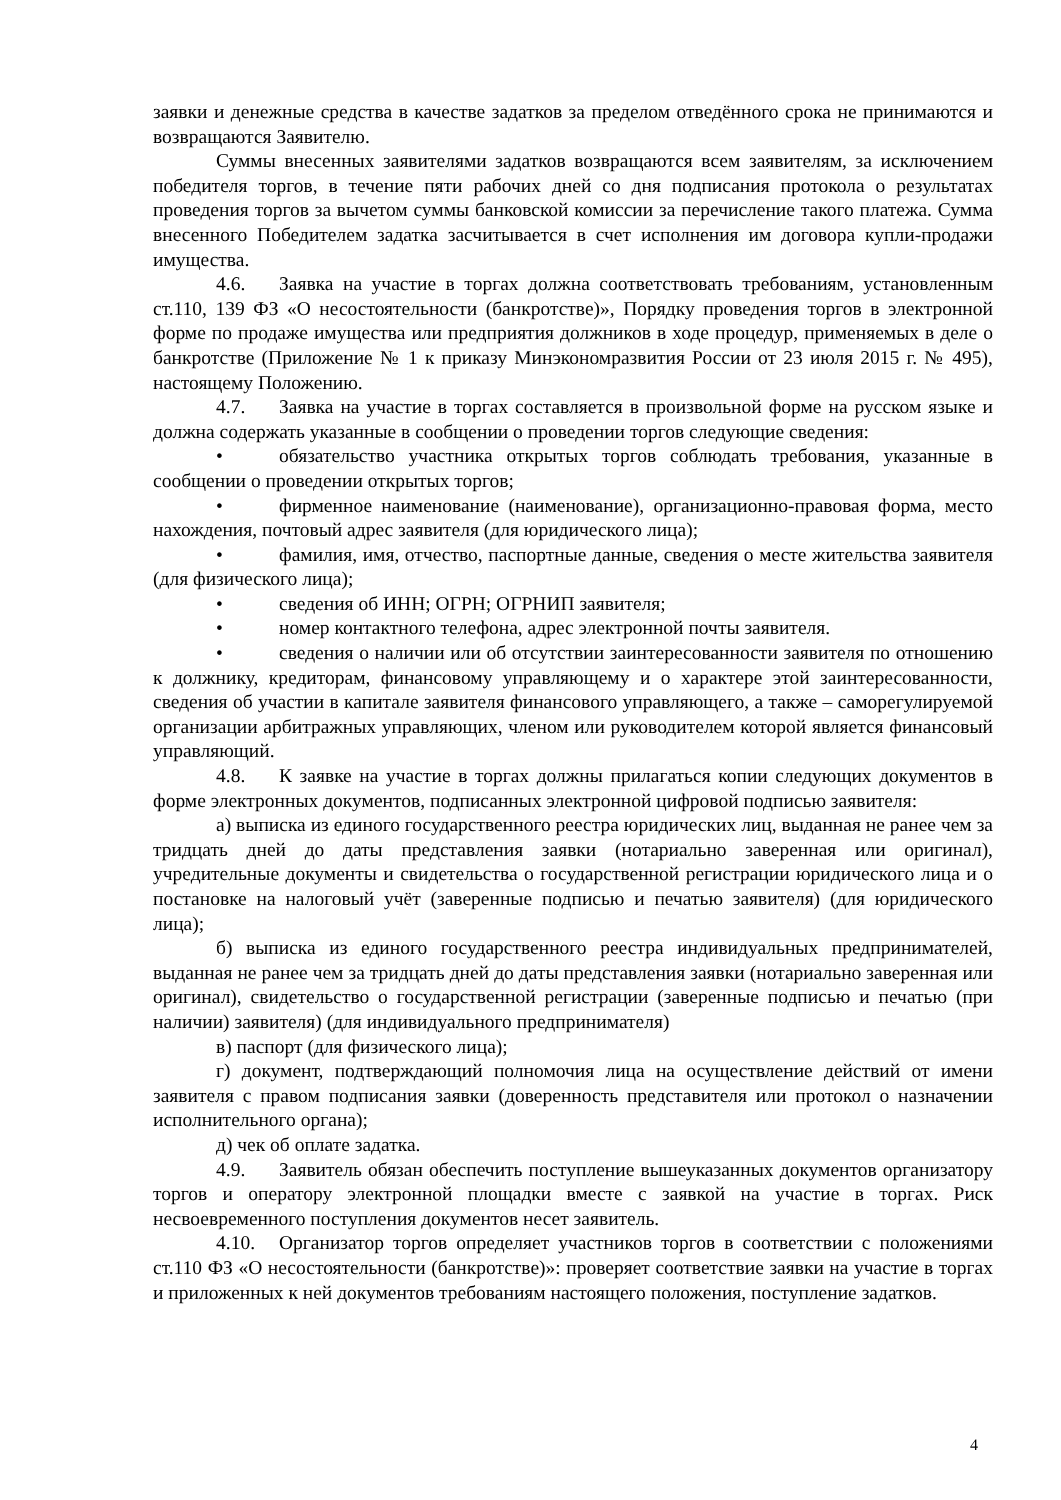заявки и денежные средства в качестве задатков за пределом отведённого срока не принимаются и возвращаются Заявителю.
Суммы внесенных заявителями задатков возвращаются всем заявителям, за исключением победителя торгов, в течение пяти рабочих дней со дня подписания протокола о результатах проведения торгов за вычетом суммы банковской комиссии за перечисление такого платежа. Сумма внесенного Победителем задатка засчитывается в счет исполнения им договора купли-продажи имущества.
4.6. Заявка на участие в торгах должна соответствовать требованиям, установленным ст.110, 139 ФЗ «О несостоятельности (банкротстве)», Порядку проведения торгов в электронной форме по продаже имущества или предприятия должников в ходе процедур, применяемых в деле о банкротстве (Приложение № 1 к приказу Минэкономразвития России от 23 июля 2015 г. № 495), настоящему Положению.
4.7. Заявка на участие в торгах составляется в произвольной форме на русском языке и должна содержать указанные в сообщении о проведении торгов следующие сведения:
• обязательство участника открытых торгов соблюдать требования, указанные в сообщении о проведении открытых торгов;
• фирменное наименование (наименование), организационно-правовая форма, место нахождения, почтовый адрес заявителя (для юридического лица);
• фамилия, имя, отчество, паспортные данные, сведения о месте жительства заявителя (для физического лица);
• сведения об ИНН; ОГРН; ОГРНИП заявителя;
• номер контактного телефона, адрес электронной почты заявителя.
• сведения о наличии или об отсутствии заинтересованности заявителя по отношению к должнику, кредиторам, финансовому управляющему и о характере этой заинтересованности, сведения об участии в капитале заявителя финансового управляющего, а также – саморегулируемой организации арбитражных управляющих, членом или руководителем которой является финансовый управляющий.
4.8. К заявке на участие в торгах должны прилагаться копии следующих документов в форме электронных документов, подписанных электронной цифровой подписью заявителя:
а) выписка из единого государственного реестра юридических лиц, выданная не ранее чем за тридцать дней до даты представления заявки (нотариально заверенная или оригинал), учредительные документы и свидетельства о государственной регистрации юридического лица и о постановке на налоговый учёт (заверенные подписью и печатью заявителя) (для юридического лица);
б) выписка из единого государственного реестра индивидуальных предпринимателей, выданная не ранее чем за тридцать дней до даты представления заявки (нотариально заверенная или оригинал), свидетельство о государственной регистрации (заверенные подписью и печатью (при наличии) заявителя) (для индивидуального предпринимателя)
в) паспорт (для физического лица);
г) документ, подтверждающий полномочия лица на осуществление действий от имени заявителя с правом подписания заявки (доверенность представителя или протокол о назначении исполнительного органа);
д) чек об оплате задатка.
4.9. Заявитель обязан обеспечить поступление вышеуказанных документов организатору торгов и оператору электронной площадки вместе с заявкой на участие в торгах. Риск несвоевременного поступления документов несет заявитель.
4.10. Организатор торгов определяет участников торгов в соответствии с положениями ст.110 ФЗ «О несостоятельности (банкротстве)»: проверяет соответствие заявки на участие в торгах и приложенных к ней документов требованиям настоящего положения, поступление задатков.
4